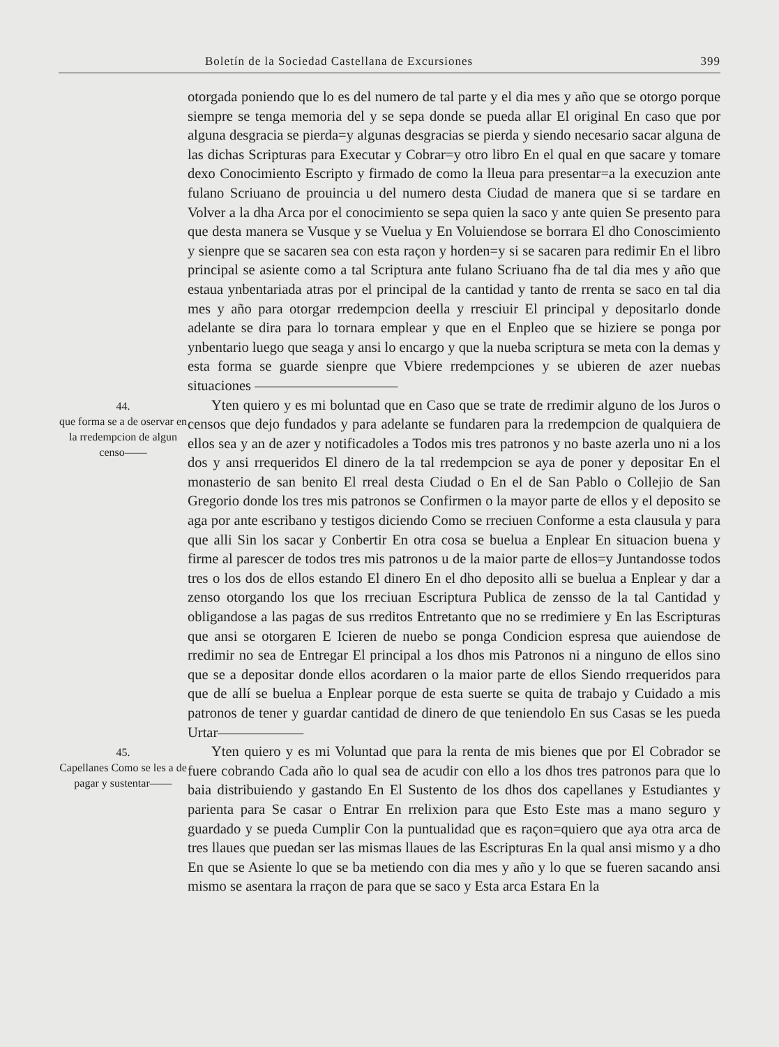Boletín de la Sociedad Castellana de Excursiones 399
otorgada poniendo que lo es del numero de tal parte y el dia mes y año que se otorgo porque siempre se tenga memoria del y se sepa donde se pueda allar El original En caso que por alguna desgracia se pierda=y algunas desgracias se pierda y siendo necesario sacar alguna de las dichas Scripturas para Executar y Cobrar=y otro libro En el qual en que sacare y tomare dexo Conocimiento Escripto y firmado de como la lleua para presentar=a la execuzion ante fulano Scriuano de prouincia u del numero desta Ciudad de manera que si se tardare en Volver a la dha Arca por el conocimiento se sepa quien la saco y ante quien Se presento para que desta manera se Vusque y se Vuelua y En Voluiendose se borrara El dho Conoscimiento y sienpre que se sacaren sea con esta raçon y horden=y si se sacaren para redimir En el libro principal se asiente como a tal Scriptura ante fulano Scriuano fha de tal dia mes y año que estaua ynbentariada atras por el principal de la cantidad y tanto de rrenta se saco en tal dia mes y año para otorgar rredempcion deella y rresciuir El principal y depositarlo donde adelante se dira para lo tornara emplear y que en el Enpleo que se hiziere se ponga por ynbentario luego que seaga y ansi lo encargo y que la nueba scriptura se meta con la demas y esta forma se guarde sienpre que Vbiere rredempciones y se ubieren de azer nuebas situaciones ——————————
44.
que forma se a de oservar en la rredempcion de algun censo——
Yten quiero y es mi boluntad que en Caso que se trate de rredimir alguno de los Juros o censos que dejo fundados y para adelante se fundaren para la rredempcion de qualquiera de ellos sea y an de azer y notificadoles a Todos mis tres patronos y no baste azerla uno ni a los dos y ansi rrequeridos El dinero de la tal rredempcion se aya de poner y depositar En el monasterio de san benito El rreal desta Ciudad o En el de San Pablo o Collejio de San Gregorio donde los tres mis patronos se Confirmen o la mayor parte de ellos y el deposito se aga por ante escribano y testigos diciendo Como se rreciuen Conforme a esta clausula y para que alli Sin los sacar y Conbertir En otra cosa se buelua a Enplear En situacion buena y firme al parescer de todos tres mis patronos u de la maior parte de ellos=y Juntandosse todos tres o los dos de ellos estando El dinero En el dho deposito alli se buelua a Enplear y dar a zenso otorgando los que los rreciuan Escriptura Publica de zensso de la tal Cantidad y obligandose a las pagas de sus rreditos Entretanto que no se rredimiere y En las Escripturas que ansi se otorgaren E Icieren de nuebo se ponga Condicion espresa que auiendose de rredimir no sea de Entregar El principal a los dhos mis Patronos ni a ninguno de ellos sino que se a depositar donde ellos acordaren o la maior parte de ellos Siendo rrequeridos para que de allí se buelua a Enplear porque de esta suerte se quita de trabajo y Cuidado a mis patronos de tener y guardar cantidad de dinero de que teniendolo En sus Casas se les pueda Urtar——————
45.
Capellanes Como se les a de pagar y sustentar——
Yten quiero y es mi Voluntad que para la renta de mis bienes que por El Cobrador se fuere cobrando Cada año lo qual sea de acudir con ello a los dhos tres patronos para que lo baia distribuiendo y gastando En El Sustento de los dhos dos capellanes y Estudiantes y parienta para Se casar o Entrar En rrelixion para que Esto Este mas a mano seguro y guardado y se pueda Cumplir Con la puntualidad que es raçon=quiero que aya otra arca de tres llaues que puedan ser las mismas llaues de las Escripturas En la qual ansi mismo y a dho En que se Asiente lo que se ba metiendo con dia mes y año y lo que se fueren sacando ansi mismo se asentara la rraçon de para que se saco y Esta arca Estara En la